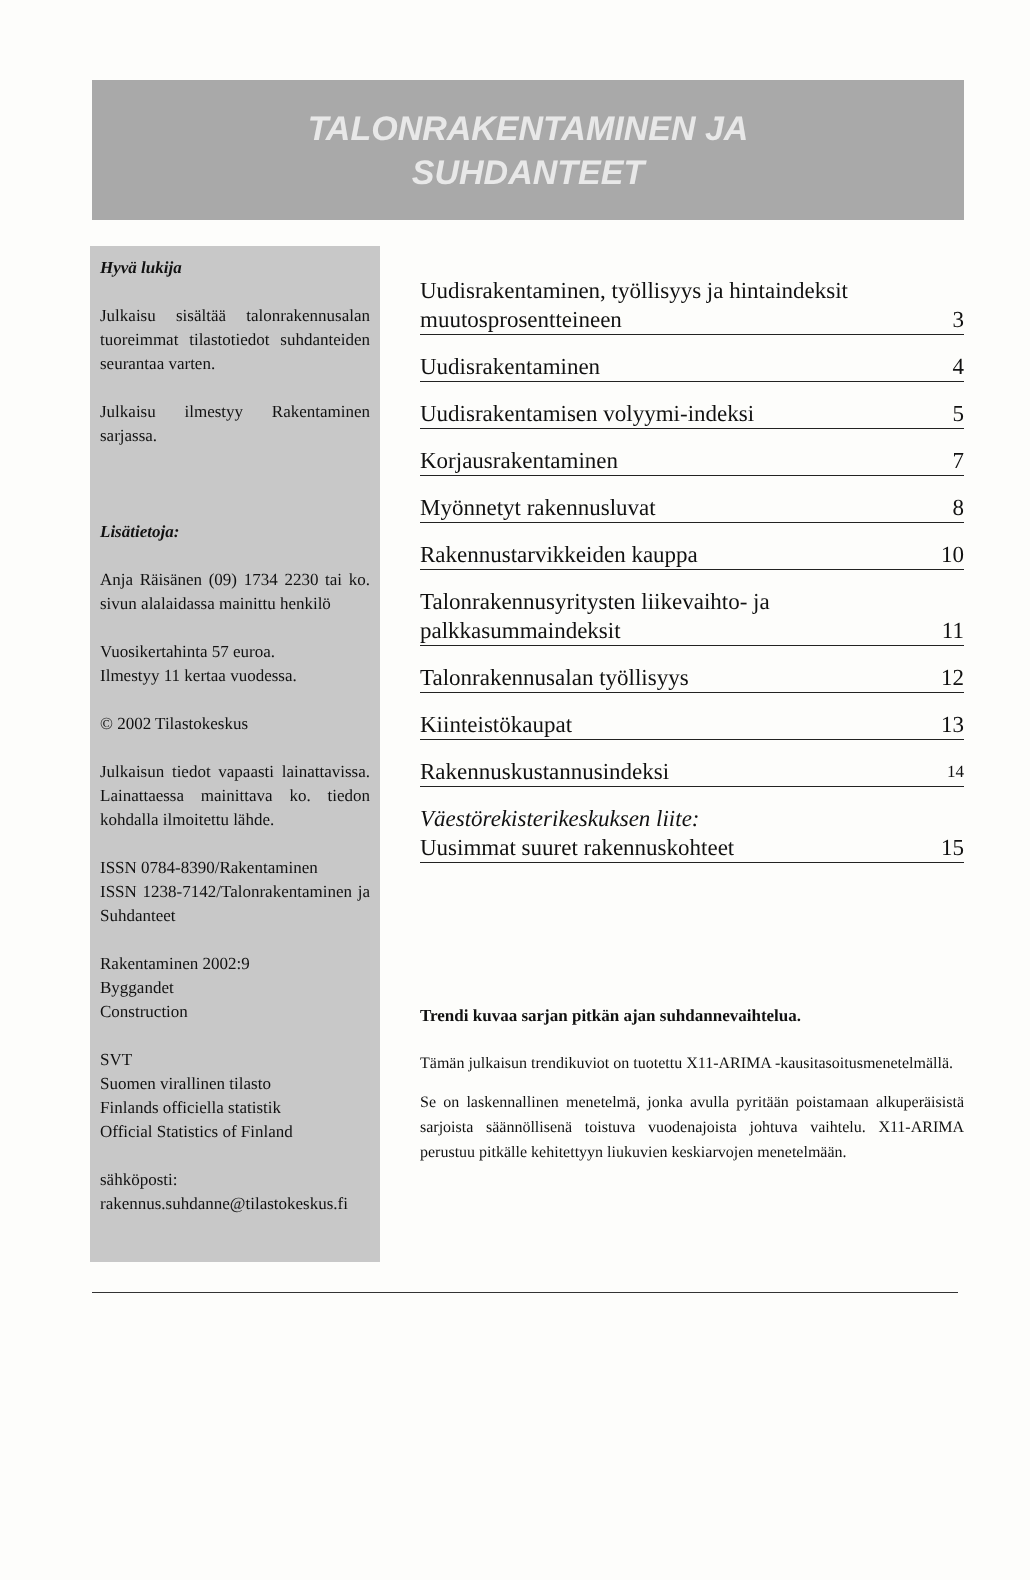TALONRAKENTAMINEN JA
SUHDANTEET
Hyvä lukija
Julkaisu sisältää talonrakennusalan tuoreimmat tilastotiedot suhdanteiden seurantaa varten.
Julkaisu ilmestyy Rakentaminen sarjassa.
Lisätietoja:
Anja Räisänen (09) 1734 2230 tai ko. sivun alalaidassa mainittu henkilö
Vuosikertahinta 57 euroa.
Ilmestyy 11 kertaa vuodessa.
© 2002 Tilastokeskus
Julkaisun tiedot vapaasti lainattavissa. Lainattaessa mainittava ko. tiedon kohdalla ilmoitettu lähde.
ISSN 0784-8390/Rakentaminen
ISSN 1238-7142/Talonrakentaminen ja Suhdanteet
Rakentaminen 2002:9
Byggandet
Construction
SVT
Suomen virallinen tilasto
Finlands officiella statistik
Official Statistics of Finland
sähköposti:
rakennus.suhdanne@tilastokeskus.fi
Uudisrakentaminen, työllisyys ja hintaindeksit
muutosprosentteineen 3
Uudisrakentaminen 4
Uudisrakentamisen volyymi-indeksi 5
Korjausrakentaminen 7
Myönnetyt rakennusluvat 8
Rakennustarvikkeiden kauppa 10
Talonrakennusyritysten liikevaihto- ja
palkkasummaindeksit 11
Talonrakennusalan työllisyys 12
Kiinteistökaupat 13
Rakennuskustannusindeksi 14
Väestörekisterikeskuksen liite:
Uusimmat suuret rakennuskohteet 15
Trendi kuvaa sarjan pitkän ajan suhdannevaihtelua.
Tämän julkaisun trendikuviot on tuotettu X11-ARIMA -kausitasoitusmenetelmällä.
Se on laskennallinen menetelmä, jonka avulla pyritään poistamaan alkuperäisistä sarjoista säännöllisenä toistuva vuodenajoista johtuva vaihtelu. X11-ARIMA perustuu pitkälle kehitettyyn liukuvien keskiarvojen menetelmään.